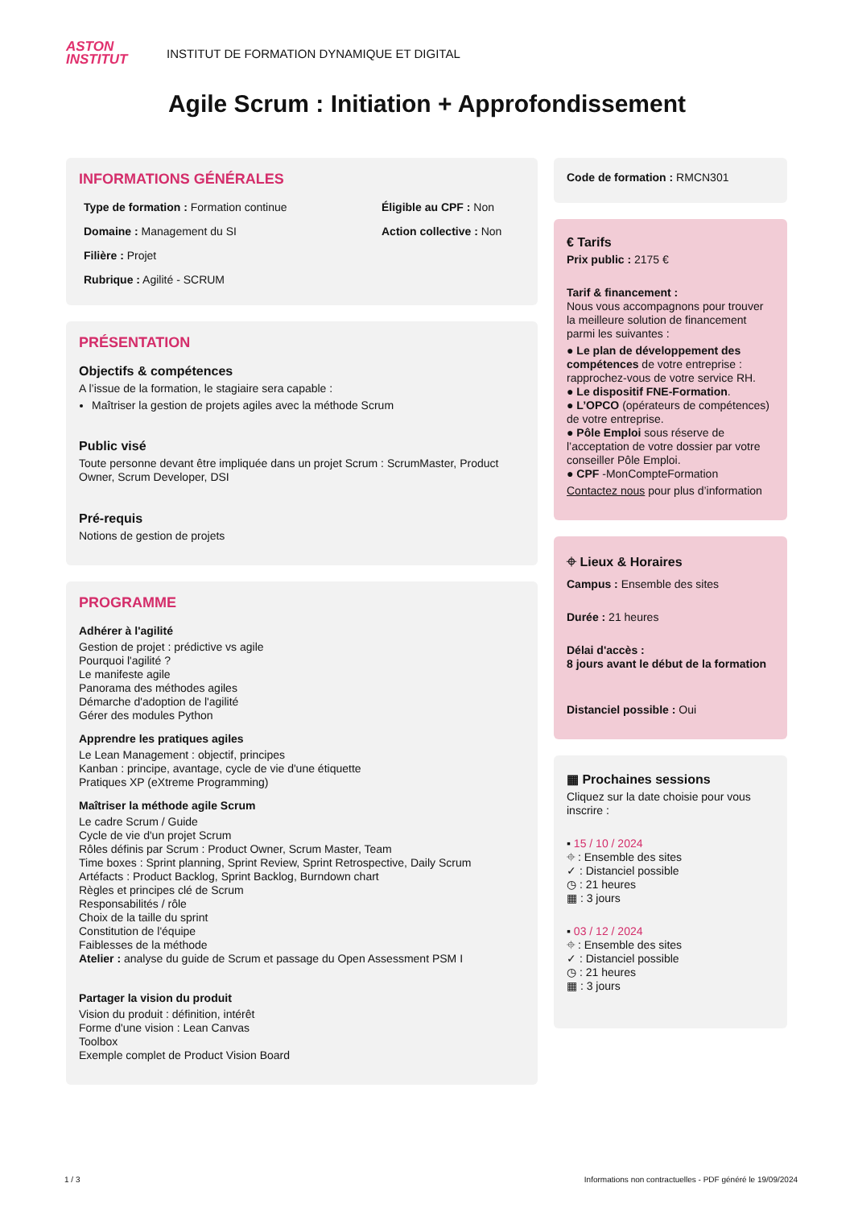ASTON
INSTITUT
INSTITUT DE FORMATION DYNAMIQUE ET DIGITAL
Agile Scrum : Initiation + Approfondissement
INFORMATIONS GÉNÉRALES
Type de formation : Formation continue
Éligible au CPF : Non
Domaine : Management du SI
Action collective : Non
Filière : Projet
Rubrique : Agilité - SCRUM
PRÉSENTATION
Objectifs & compétences
A l’issue de la formation, le stagiaire sera capable :
Maîtriser la gestion de projets agiles avec la méthode Scrum
Public visé
Toute personne devant être impliquée dans un projet Scrum : ScrumMaster, Product Owner, Scrum Developer, DSI
Pré-requis
Notions de gestion de projets
PROGRAMME
Adhérer à l'agilité
Gestion de projet : prédictive vs agile
Pourquoi l'agilité ?
Le manifeste agile
Panorama des méthodes agiles
Démarche d'adoption de l'agilité
Gérer des modules Python
Apprendre les pratiques agiles
Le Lean Management : objectif, principes
Kanban : principe, avantage, cycle de vie d'une étiquette
Pratiques XP (eXtreme Programming)
Maîtriser la méthode agile Scrum
Le cadre Scrum / Guide
Cycle de vie d'un projet Scrum
Rôles définis par Scrum : Product Owner, Scrum Master, Team
Time boxes : Sprint planning, Sprint Review, Sprint Retrospective, Daily Scrum
Artéfacts : Product Backlog, Sprint Backlog, Burndown chart
Règles et principes clé de Scrum
Responsabilités / rôle
Choix de la taille du sprint
Constitution de l'équipe
Faiblesses de la méthode
Atelier : analyse du guide de Scrum et passage du Open Assessment PSM I
Partager la vision du produit
Vision du produit : définition, intérêt
Forme d'une vision : Lean Canvas
Toolbox
Exemple complet de Product Vision Board
Code de formation : RMCN301
€ Tarifs
Prix public : 2175 €
Tarif & financement :
Nous vous accompagnons pour trouver la meilleure solution de financement parmi les suivantes :
● Le plan de développement des compétences de votre entreprise : rapprochez-vous de votre service RH.
● Le dispositif FNE-Formation.
● L’OPCO (opérateurs de compétences) de votre entreprise.
● Pôle Emploi sous réserve de l’acceptation de votre dossier par votre conseiller Pôle Emploi.
● CPF -MonCompteFormation
Contactez nous pour plus d’information
⌖ Lieux & Horaires
Campus : Ensemble des sites
Durée : 21 heures
Délai d'accès :
8 jours avant le début de la formation
Distanciel possible : Oui
▦ Prochaines sessions
Cliquez sur la date choisie pour vous inscrire :
▪ 15 / 10 / 2024
⌖ : Ensemble des sites
✓ : Distanciel possible
◷ : 21 heures
▦ : 3 jours
▪ 03 / 12 / 2024
⌖ : Ensemble des sites
✓ : Distanciel possible
◷ : 21 heures
▦ : 3 jours
1 / 3 Informations non contractuelles - PDF généré le 19/09/2024